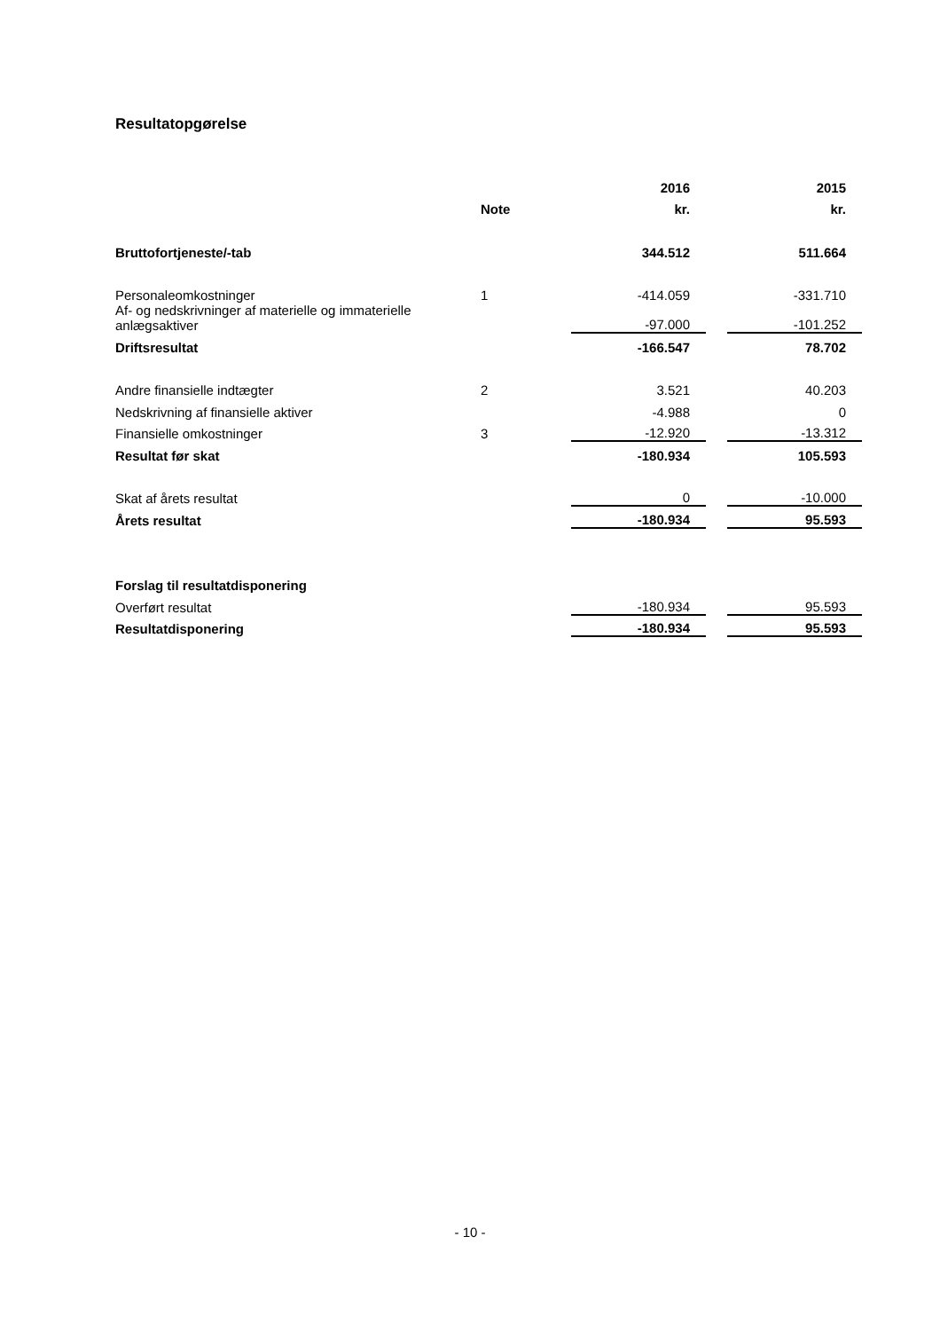Resultatopgørelse
| | | | 2016 | | 2015 |
| --- | --- | --- | --- | --- | --- |
| | Note | | kr. | | kr. |
| Bruttofortjeneste/-tab | | | 344.512 | | 511.664 |
| Personaleomkostninger | 1 | | -414.059 | | -331.710 |
| Af- og nedskrivninger af materielle og immaterielle anlægsaktiver | | | -97.000 | | -101.252 |
| Driftsresultat | | | -166.547 | | 78.702 |
| Andre finansielle indtægter | 2 | | 3.521 | | 40.203 |
| Nedskrivning af finansielle aktiver | | | -4.988 | | 0 |
| Finansielle omkostninger | 3 | | -12.920 | | -13.312 |
| Resultat før skat | | | -180.934 | | 105.593 |
| Skat af årets resultat | | | 0 | | -10.000 |
| Årets resultat | | | -180.934 | | 95.593 |
| Forslag til resultatdisponering | | | | | |
| Overført resultat | | | -180.934 | | 95.593 |
| Resultatdisponering | | | -180.934 | | 95.593 |
- 10 -